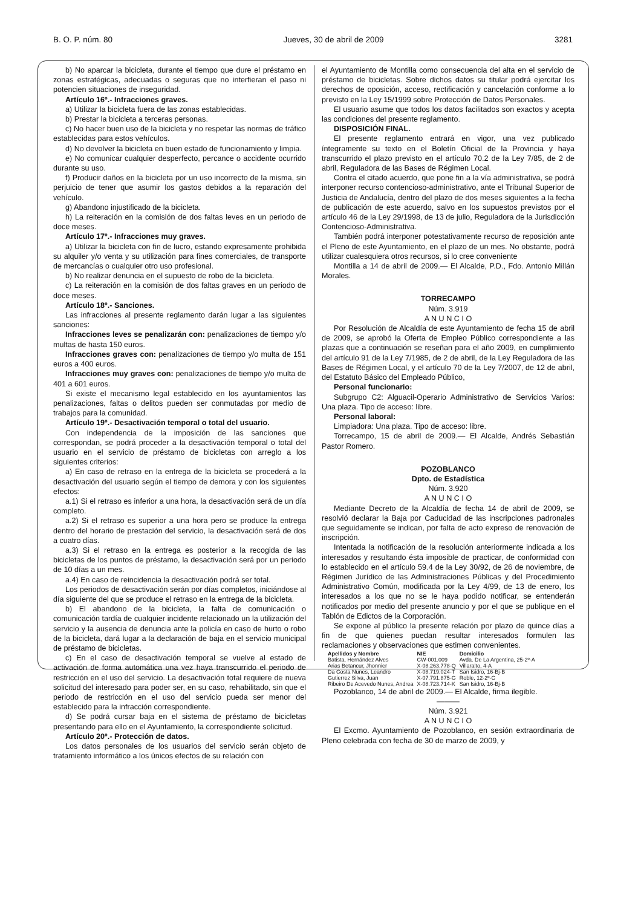B. O. P. núm. 80 Jueves, 30 de abril de 2009 3281
b) No aparcar la bicicleta, durante el tiempo que dure el préstamo en zonas estratégicas, adecuadas o seguras que no interfieran el paso ni potencien situaciones de inseguridad.
Artículo 16º.- Infracciones graves.
a) Utilizar la bicicleta fuera de las zonas establecidas.
b) Prestar la bicicleta a terceras personas.
c) No hacer buen uso de la bicicleta y no respetar las normas de tráfico establecidas para estos vehículos.
d) No devolver la bicicleta en buen estado de funcionamiento y limpia.
e) No comunicar cualquier desperfecto, percance o accidente ocurrido durante su uso.
f) Producir daños en la bicicleta por un uso incorrecto de la misma, sin perjuicio de tener que asumir los gastos debidos a la reparación del vehículo.
g) Abandono injustificado de la bicicleta.
h) La reiteración en la comisión de dos faltas leves en un periodo de doce meses.
Artículo 17º.- Infracciones muy graves.
a) Utilizar la bicicleta con fin de lucro, estando expresamente prohibida su alquiler y/o venta y su utilización para fines comerciales, de transporte de mercancías o cualquier otro uso profesional.
b) No realizar denuncia en el supuesto de robo de la bicicleta.
c) La reiteración en la comisión de dos faltas graves en un periodo de doce meses.
Artículo 18º.- Sanciones.
Las infracciones al presente reglamento darán lugar a las siguientes sanciones:
Infracciones leves se penalizarán con: penalizaciones de tiempo y/o multas de hasta 150 euros.
Infracciones graves con: penalizaciones de tiempo y/o multa de 151 euros a 400 euros.
Infracciones muy graves con: penalizaciones de tiempo y/o multa de 401 a 601 euros.
Si existe el mecanismo legal establecido en los ayuntamientos las penalizaciones, faltas o delitos pueden ser conmutadas por medio de trabajos para la comunidad.
Artículo 19º.- Desactivación temporal o total del usuario.
Con independencia de la imposición de las sanciones que correspondan, se podrá proceder a la desactivación temporal o total del usuario en el servicio de préstamo de bicicletas con arreglo a los siguientes criterios:
a) En caso de retraso en la entrega de la bicicleta se procederá a la desactivación del usuario según el tiempo de demora y con los siguientes efectos:
a.1) Si el retraso es inferior a una hora, la desactivación será de un día completo.
a.2) Si el retraso es superior a una hora pero se produce la entrega dentro del horario de prestación del servicio, la desactivación será de dos a cuatro días.
a.3) Si el retraso en la entrega es posterior a la recogida de las bicicletas de los puntos de préstamo, la desactivación será por un periodo de 10 días a un mes.
a.4) En caso de reincidencia la desactivación podrá ser total.
Los periodos de desactivación serán por días completos, iniciándose al día siguiente del que se produce el retraso en la entrega de la bicicleta.
b) El abandono de la bicicleta, la falta de comunicación o comunicación tardía de cualquier incidente relacionado un la utilización del servicio y la ausencia de denuncia ante la policía en caso de hurto o robo de la bicicleta, dará lugar a la declaración de baja en el servicio municipal de préstamo de bicicletas.
c) En el caso de desactivación temporal se vuelve al estado de activación de forma automática una vez haya transcurrido el periodo de restricción en el uso del servicio. La desactivación total requiere de nueva solicitud del interesado para poder ser, en su caso, rehabilitado, sin que el periodo de restricción en el uso del servicio pueda ser menor del establecido para la infracción correspondiente.
d) Se podrá cursar baja en el sistema de préstamo de bicicletas presentando para ello en el Ayuntamiento, la correspondiente solicitud.
Artículo 20º.- Protección de datos.
Los datos personales de los usuarios del servicio serán objeto de tratamiento informático a los únicos efectos de su relación con
el Ayuntamiento de Montilla como consecuencia del alta en el servicio de préstamo de bicicletas. Sobre dichos datos su titular podrá ejercitar los derechos de oposición, acceso, rectificación y cancelación conforme a lo previsto en la Ley 15/1999 sobre Protección de Datos Personales.
El usuario asume que todos los datos facilitados son exactos y acepta las condiciones del presente reglamento.
DISPOSICIÓN FINAL.
El presente reglamento entrará en vigor, una vez publicado íntegramente su texto en el Boletín Oficial de la Provincia y haya transcurrido el plazo previsto en el artículo 70.2 de la Ley 7/85, de 2 de abril, Reguladora de las Bases de Régimen Local.
Contra el citado acuerdo, que pone fin a la vía administrativa, se podrá interponer recurso contencioso-administrativo, ante el Tribunal Superior de Justicia de Andalucía, dentro del plazo de dos meses siguientes a la fecha de publicación de este acuerdo, salvo en los supuestos previstos por el artículo 46 de la Ley 29/1998, de 13 de julio, Reguladora de la Jurisdicción Contencioso-Administrativa.
También podrá interponer potestativamente recurso de reposición ante el Pleno de este Ayuntamiento, en el plazo de un mes. No obstante, podrá utilizar cualesquiera otros recursos, si lo cree conveniente
Montilla a 14 de abril de 2009.— El Alcalde, P.D., Fdo. Antonio Millán Morales.
TORRECAMPO
Núm. 3.919
A N U N C I O
Por Resolución de Alcaldía de este Ayuntamiento de fecha 15 de abril de 2009, se aprobó la Oferta de Empleo Público correspondiente a las plazas que a continuación se reseñan para el año 2009, en cumplimiento del artículo 91 de la Ley 7/1985, de 2 de abril, de la Ley Reguladora de las Bases de Régimen Local, y el artículo 70 de la Ley 7/2007, de 12 de abril, del Estatuto Básico del Empleado Público,
Personal funcionario:
Subgrupo C2: Alguacil-Operario Administrativo de Servicios Varios: Una plaza. Tipo de acceso: libre.
Personal laboral:
Limpiadora: Una plaza. Tipo de acceso: libre.
Torrecampo, 15 de abril de 2009.— El Alcalde, Andrés Sebastián Pastor Romero.
POZOBLANCO
Dpto. de Estadística
Núm. 3.920
A N U N C I O
Mediante Decreto de la Alcaldía de fecha 14 de abril de 2009, se resolvió declarar la Baja por Caducidad de las inscripciones padronales que seguidamente se indican, por falta de acto expreso de renovación de inscripción.
Intentada la notificación de la resolución anteriormente indicada a los interesados y resultando ésta imposible de practicar, de conformidad con lo establecido en el artículo 59.4 de la Ley 30/92, de 26 de noviembre, de Régimen Jurídico de las Administraciones Públicas y del Procedimiento Administrativo Común, modificada por la Ley 4/99, de 13 de enero, los interesados a los que no se le haya podido notificar, se entenderán notificados por medio del presente anuncio y por el que se publique en el Tablón de Edictos de la Corporación.
Se expone al público la presente relación por plazo de quince días a fin de que quienes puedan resultar interesados formulen las reclamaciones y observaciones que estimen convenientes.
| Apellidos y Nombre | NIE | Domicilio |
| --- | --- | --- |
| Batista, Hernández Alves | CW-001.009 | Avda. De La Argentina, 25-2º-A |
| Arias Betancur, Jhonnier | X-08.263.778-Q | Villaralto, 4-A |
| Da Costa Nunes, Leandro | X-08.719.024-T | San Isidro, 16-Bj-B |
| Gutierrez Silva, Juan | X-07.791.875-G | Roble, 12-2º-C |
| Ribeiro De Acevedo Nunes, Andrea | X-08.723.714-K | San Isidro, 16-Bj-B |
Pozoblanco, 14 de abril de 2009.— El Alcalde, firma ilegible.
———
Núm. 3.921
A N U N C I O
El Excmo. Ayuntamiento de Pozoblanco, en sesión extraordinaria de Pleno celebrada con fecha de 30 de marzo de 2009, y